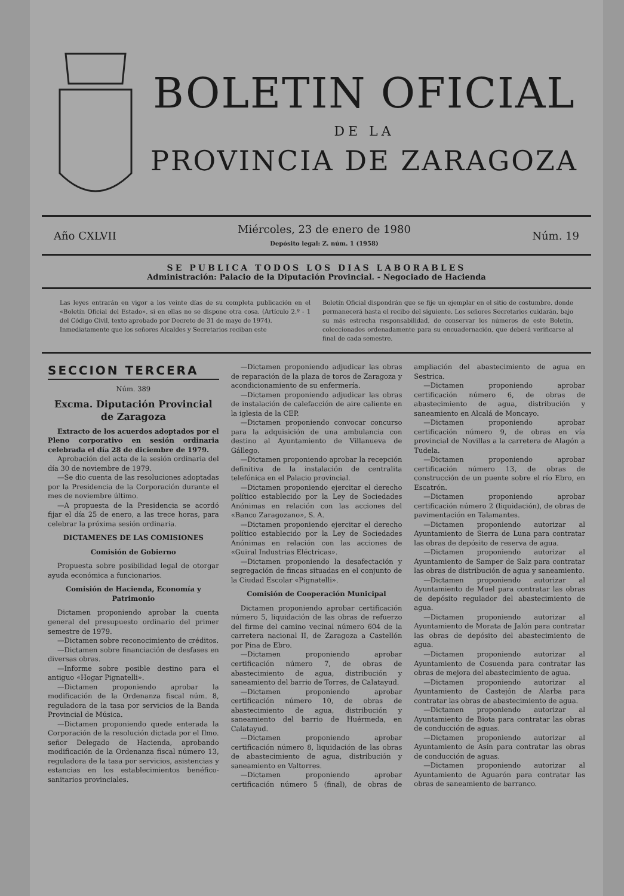BOLETIN OFICIAL
DE LA
PROVINCIA DE ZARAGOZA
Año CXLVII
Miércoles, 23 de enero de 1980
Depósito legal: Z. núm. 1 (1958)
Núm. 19
SE PUBLICA TODOS LOS DIAS LABORABLES
Administración: Palacio de la Diputación Provincial. - Negociado de Hacienda
Las leyes entrarán en vigor a los veinte días de su completa publicación en el «Boletín Oficial del Estado», si en ellas no se dispone otra cosa. (Artículo 2.º - 1 del Código Civil, texto aprobado por Decreto de 31 de mayo de 1974).
Inmediatamente que los señores Alcaldes y Secretarios reciban este
Boletín Oficial dispondrán que se fije un ejemplar en el sitio de costumbre, donde permanecerá hasta el recibo del siguiente. Los señores Secretarios cuidarán, bajo su más estrecha responsabilidad, de conservar los números de este Boletín, coleccionados ordenadamente para su encuadernación, que deberá verificarse al final de cada semestre.
SECCION TERCERA
Núm. 389
Excma. Diputación Provincial de Zaragoza
Extracto de los acuerdos adoptados por el Pleno corporativo en sesión ordinaria celebrada el día 28 de diciembre de 1979.
Aprobación del acta de la sesión ordinaria del día 30 de noviembre de 1979.
—Se dio cuenta de las resoluciones adoptadas por la Presidencia de la Corporación durante el mes de noviembre último.
—A propuesta de la Presidencia se acordó fijar el día 25 de enero, a las trece horas, para celebrar la próxima sesión ordinaria.
DICTAMENES DE LAS COMISIONES
Comisión de Gobierno
Propuesta sobre posibilidad legal de otorgar ayuda económica a funcionarios.
Comisión de Hacienda, Economía y Patrimonio
Dictamen proponiendo aprobar la cuenta general del presupuesto ordinario del primer semestre de 1979.
—Dictamen sobre reconocimiento de créditos.
—Dictamen sobre financiación de desfases en diversas obras.
—Informe sobre posible destino para el antiguo «Hogar Pignatelli».
—Dictamen proponiendo aprobar la modificación de la Ordenanza fiscal núm. 8, reguladora de la tasa por servicios de la Banda Provincial de Música.
—Dictamen proponiendo quede enterada la Corporación de la resolución dictada por el Ilmo. señor Delegado de Hacienda, aprobando modificación de la Ordenanza fiscal número 13, reguladora de la tasa por servicios, asistencias y estancias en los establecimientos benéfico-sanitarios provinciales.
—Dictamen proponiendo adjudicar las obras de reparación de la plaza de toros de Zaragoza y acondicionamiento de su enfermería.
—Dictamen proponiendo adjudicar las obras de instalación de calefacción de aire caliente en la iglesia de la CEP.
—Dictamen proponiendo convocar concurso para la adquisición de una ambulancia con destino al Ayuntamiento de Villanueva de Gállego.
—Dictamen proponiendo aprobar la recepción definitiva de la instalación de centralita telefónica en el Palacio provincial.
—Dictamen proponiendo ejercitar el derecho político establecido por la Ley de Sociedades Anónimas en relación con las acciones del «Banco Zaragozano», S. A.
—Dictamen proponiendo ejercitar el derecho político establecido por la Ley de Sociedades Anónimas en relación con las acciones de «Guiral Industrias Eléctricas».
—Dictamen proponiendo la desafectación y segregación de fincas situadas en el conjunto de la Ciudad Escolar «Pignatelli».
Comisión de Cooperación Municipal
Dictamen proponiendo aprobar certificación número 5, liquidación de las obras de refuerzo del firme del camino vecinal número 604 de la carretera nacional II, de Zaragoza a Castellón por Pina de Ebro.
—Dictamen proponiendo aprobar certificación número 7, de obras de abastecimiento de agua, distribución y saneamiento del barrio de Torres, de Calatayud.
—Dictamen proponiendo aprobar certificación número 10, de obras de abastecimiento de agua, distribución y saneamiento del barrio de Huérmeda, en Calatayud.
—Dictamen proponiendo aprobar certificación número 8, liquidación de las obras de abastecimiento de agua, distribución y saneamiento en Valtorres.
—Dictamen proponiendo aprobar certificación número 5 (final), de obras de ampliación del abastecimiento de agua en Sestrica.
—Dictamen proponiendo aprobar certificación número 6, de obras de abastecimiento de agua, distribución y saneamiento en Alcalá de Moncayo.
—Dictamen proponiendo aprobar certificación número 9, de obras en vía provincial de Novillas a la carretera de Alagón a Tudela.
—Dictamen proponiendo aprobar certificación número 13, de obras de construcción de un puente sobre el río Ebro, en Escatrón.
—Dictamen proponiendo aprobar certificación número 2 (liquidación), de obras de pavimentación en Talamantes.
—Dictamen proponiendo autorizar al Ayuntamiento de Sierra de Luna para contratar las obras de depósito de reserva de agua.
—Dictamen proponiendo autorizar al Ayuntamiento de Samper de Salz para contratar las obras de distribución de agua y saneamiento.
—Dictamen proponiendo autorizar al Ayuntamiento de Muel para contratar las obras de depósito regulador del abastecimiento de agua.
—Dictamen proponiendo autorizar al Ayuntamiento de Morata de Jalón para contratar las obras de depósito del abastecimiento de agua.
—Dictamen proponiendo autorizar al Ayuntamiento de Cosuenda para contratar las obras de mejora del abastecimiento de agua.
—Dictamen proponiendo autorizar al Ayuntamiento de Castejón de Alarba para contratar las obras de abastecimiento de agua.
—Dictamen proponiendo autorizar al Ayuntamiento de Biota para contratar las obras de conducción de aguas.
—Dictamen proponiendo autorizar al Ayuntamiento de Asín para contratar las obras de conducción de aguas.
—Dictamen proponiendo autorizar al Ayuntamiento de Aguarón para contratar las obras de saneamiento de barranco.